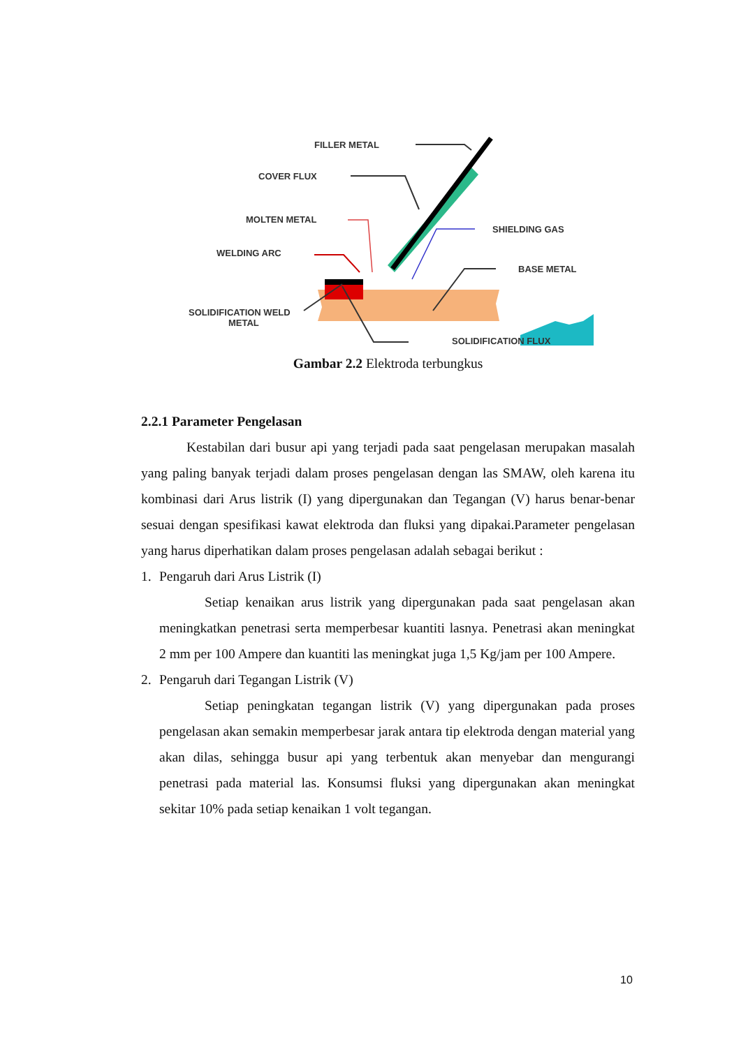FILLER METAL
COVER FLUX
MOLTEN METAL
WELDING ARC
SHIELDING GAS
BASE METAL
SOLIDIFICATION WELD
METAL
SOLIDIFICATION FLUX
Gambar 2.2 Elektroda terbungkus
2.2.1 Parameter Pengelasan
Kestabilan dari busur api yang terjadi pada saat pengelasan merupakan masalah yang paling banyak terjadi dalam proses pengelasan dengan las SMAW, oleh karena itu kombinasi dari Arus listrik (I) yang dipergunakan dan Tegangan (V) harus benar-benar sesuai dengan spesifikasi kawat elektroda dan fluksi yang dipakai.Parameter pengelasan yang harus diperhatikan dalam proses pengelasan adalah sebagai berikut :
1. Pengaruh dari Arus Listrik (I)
Setiap kenaikan arus listrik yang dipergunakan pada saat pengelasan akan meningkatkan penetrasi serta memperbesar kuantiti lasnya. Penetrasi akan meningkat 2 mm per 100 Ampere dan kuantiti las meningkat juga 1,5 Kg/jam per 100 Ampere.
2. Pengaruh dari Tegangan Listrik (V)
Setiap peningkatan tegangan listrik (V) yang dipergunakan pada proses pengelasan akan semakin memperbesar jarak antara tip elektroda dengan material yang akan dilas, sehingga busur api yang terbentuk akan menyebar dan mengurangi penetrasi pada material las. Konsumsi fluksi yang dipergunakan akan meningkat sekitar 10% pada setiap kenaikan 1 volt tegangan.
10